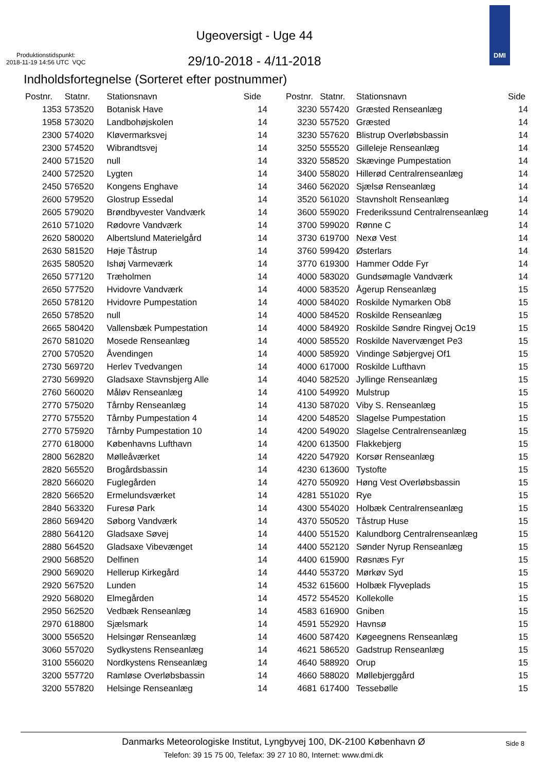Produktionstidspunkt:
2018-11-19 14:56 UTC VQC
Ugeoversigt - Uge 44
29/10-2018 - 4/11-2018
DMI
Indholdsfortegnelse (Sorteret efter postnummer)
| Postnr. | Statnr. | Stationsnavn | Side |
| --- | --- | --- | --- |
| 1353 | 573520 | Botanisk Have | 14 |
| 1958 | 573020 | Landbohøjskolen | 14 |
| 2300 | 574020 | Kløvermarksvej | 14 |
| 2300 | 574520 | Wibrandtsvej | 14 |
| 2400 | 571520 | null | 14 |
| 2400 | 572520 | Lygten | 14 |
| 2450 | 576520 | Kongens Enghave | 14 |
| 2600 | 579520 | Glostrup Essedal | 14 |
| 2605 | 579020 | Brøndbyvester Vandværk | 14 |
| 2610 | 571020 | Rødovre Vandværk | 14 |
| 2620 | 580020 | Albertslund Materielgård | 14 |
| 2630 | 581520 | Høje Tåstrup | 14 |
| 2635 | 580520 | Ishøj Varmeværk | 14 |
| 2650 | 577120 | Træholmen | 14 |
| 2650 | 577520 | Hvidovre Vandværk | 14 |
| 2650 | 578120 | Hvidovre Pumpestation | 14 |
| 2650 | 578520 | null | 14 |
| 2665 | 580420 | Vallensbæk Pumpestation | 14 |
| 2670 | 581020 | Mosede Renseanlæg | 14 |
| 2700 | 570520 | Åvendingen | 14 |
| 2730 | 569720 | Herlev Tvedvangen | 14 |
| 2730 | 569920 | Gladsaxe Stavnsbjerg Alle | 14 |
| 2760 | 560020 | Måløv Renseanlæg | 14 |
| 2770 | 575020 | Tårnby Renseanlæg | 14 |
| 2770 | 575520 | Tårnby Pumpestation 4 | 14 |
| 2770 | 575920 | Tårnby Pumpestation 10 | 14 |
| 2770 | 618000 | Københavns Lufthavn | 14 |
| 2800 | 562820 | Mølleåværket | 14 |
| 2820 | 565520 | Brogårdsbassin | 14 |
| 2820 | 566020 | Fuglegården | 14 |
| 2820 | 566520 | Ermelundsværket | 14 |
| 2840 | 563320 | Furesø Park | 14 |
| 2860 | 569420 | Søborg Vandværk | 14 |
| 2880 | 564120 | Gladsaxe Søvej | 14 |
| 2880 | 564520 | Gladsaxe Vibevænget | 14 |
| 2900 | 568520 | Delfinen | 14 |
| 2900 | 569020 | Hellerup Kirkegård | 14 |
| 2920 | 567520 | Lunden | 14 |
| 2920 | 568020 | Elmegården | 14 |
| 2950 | 562520 | Vedbæk Renseanlæg | 14 |
| 2970 | 618800 | Sjælsmark | 14 |
| 3000 | 556520 | Helsingør Renseanlæg | 14 |
| 3060 | 557020 | Sydkystens Renseanlæg | 14 |
| 3100 | 556020 | Nordkystens Renseanlæg | 14 |
| 3200 | 557720 | Ramløse Overløbsbassin | 14 |
| 3200 | 557820 | Helsinge Renseanlæg | 14 |
| Postnr. | Statnr. | Stationsnavn | Side |
| --- | --- | --- | --- |
| 3230 | 557420 | Græsted Renseanlæg | 14 |
| 3230 | 557520 | Græsted | 14 |
| 3230 | 557620 | Blistrup Overløbsbassin | 14 |
| 3250 | 555520 | Gilleleje Renseanlæg | 14 |
| 3320 | 558520 | Skævinge Pumpestation | 14 |
| 3400 | 558020 | Hillerød Centralrenseanlæg | 14 |
| 3460 | 562020 | Sjælsø Renseanlæg | 14 |
| 3520 | 561020 | Stavnsholt Renseanlæg | 14 |
| 3600 | 559020 | Frederikssund Centralrenseanlæg | 14 |
| 3700 | 599020 | Rønne C | 14 |
| 3730 | 619700 | Nexø Vest | 14 |
| 3760 | 599420 | Østerlars | 14 |
| 3770 | 619300 | Hammer Odde Fyr | 14 |
| 4000 | 583020 | Gundsømagle Vandværk | 14 |
| 4000 | 583520 | Ågerup Renseanlæg | 15 |
| 4000 | 584020 | Roskilde Nymarken Ob8 | 15 |
| 4000 | 584520 | Roskilde Renseanlæg | 15 |
| 4000 | 584920 | Roskilde Søndre Ringvej Oc19 | 15 |
| 4000 | 585520 | Roskilde Navervænget Pe3 | 15 |
| 4000 | 585920 | Vindinge Søbjergvej Of1 | 15 |
| 4000 | 617000 | Roskilde Lufthavn | 15 |
| 4040 | 582520 | Jyllinge Renseanlæg | 15 |
| 4100 | 549920 | Mulstrup | 15 |
| 4130 | 587020 | Viby S. Renseanlæg | 15 |
| 4200 | 548520 | Slagelse Pumpestation | 15 |
| 4200 | 549020 | Slagelse Centralrenseanlæg | 15 |
| 4200 | 613500 | Flakkebjerg | 15 |
| 4220 | 547920 | Korsør Renseanlæg | 15 |
| 4230 | 613600 | Tystofte | 15 |
| 4270 | 550920 | Høng Vest Overløbsbassin | 15 |
| 4281 | 551020 | Rye | 15 |
| 4300 | 554020 | Holbæk Centralrenseanlæg | 15 |
| 4370 | 550520 | Tåstrup Huse | 15 |
| 4400 | 551520 | Kalundborg Centralrenseanlæg | 15 |
| 4400 | 552120 | Sønder Nyrup Renseanlæg | 15 |
| 4400 | 615900 | Røsnæs Fyr | 15 |
| 4440 | 553720 | Mørkøv Syd | 15 |
| 4532 | 615600 | Holbæk Flyveplads | 15 |
| 4572 | 554520 | Kollekolle | 15 |
| 4583 | 616900 | Gniben | 15 |
| 4591 | 552920 | Havnsø | 15 |
| 4600 | 587420 | Køgeegnens Renseanlæg | 15 |
| 4621 | 586520 | Gadstrup Renseanlæg | 15 |
| 4640 | 588920 | Orup | 15 |
| 4660 | 588020 | Møllebjerggård | 15 |
| 4681 | 617400 | Tessebølle | 15 |
Danmarks Meteorologiske Institut, Lyngbyvej 100, DK-2100 København Ø
Side 8
Telefon: 39 15 75 00, Telefax: 39 27 10 80, Internet: www.dmi.dk